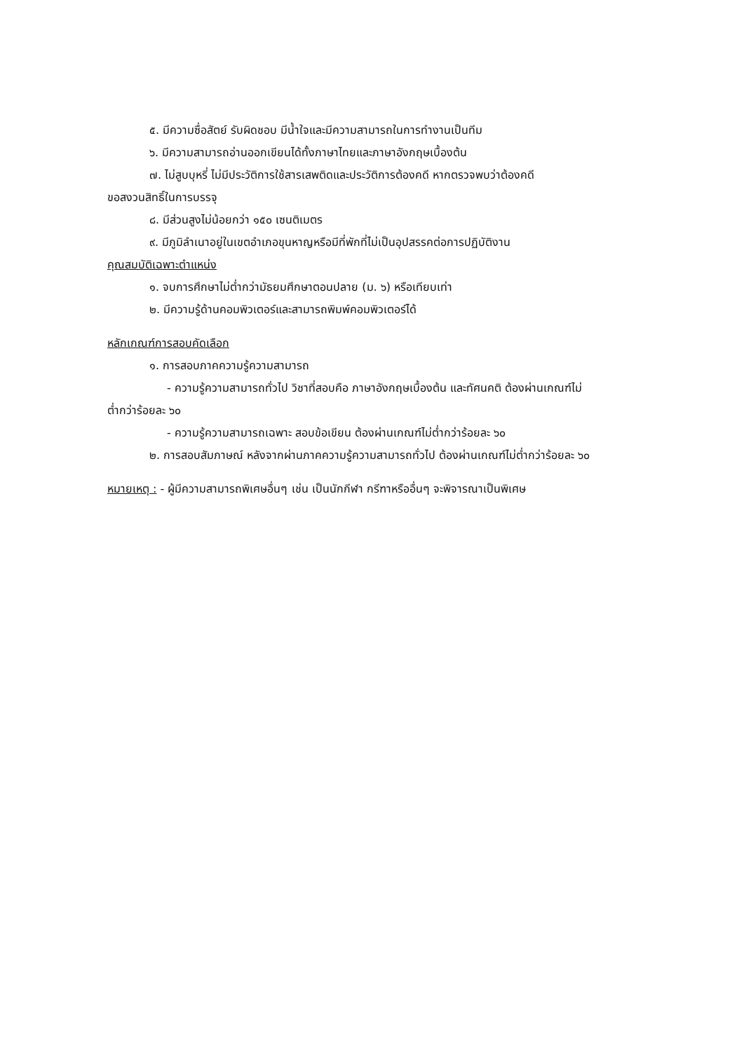๕. มีความซื่อสัตย์ รับผิดชอบ มีน้ำใจและมีความสามารถในการทำงานเป็นทีม
๖. มีความสามารถอ่านออกเขียนได้ทั้งภาษาไทยและภาษาอังกฤษเบื้องต้น
๗. ไม่สูบบุหรี่ ไม่มีประวัติการใช้สารเสพติดและประวัติการต้องคดี หากตรวจพบว่าต้องคดี
ขอสงวนสิทธิ์ในการบรรจุ
๘. มีส่วนสูงไม่น้อยกว่า ๑๕๐ เซนติเมตร
๙. มีภูมิลำเนาอยู่ในเขตอำเภอขุนหาญหรือมีที่พักที่ไม่เป็นอุปสรรคต่อการปฏิบัติงาน
คุณสมบัติเฉพาะตำแหน่ง
๑. จบการศึกษาไม่ต่ำกว่ามัธยมศึกษาตอนปลาย (ม. ๖) หรือเทียบเท่า
๒. มีความรู้ด้านคอมพิวเตอร์และสามารถพิมพ์คอมพิวเตอร์ได้
หลักเกณฑ์การสอบคัดเลือก
๑. การสอบภาคความรู้ความสามารถ
- ความรู้ความสามารถทั่วไป วิชาที่สอบคือ ภาษาอังกฤษเบื้องต้น และทัศนคติ ต้องผ่านเกณฑ์ไม่
ต่ำกว่าร้อยละ ๖๐
- ความรู้ความสามารถเฉพาะ สอบข้อเขียน ต้องผ่านเกณฑ์ไม่ต่ำกว่าร้อยละ ๖๐
๒. การสอบสัมภาษณ์ หลังจากผ่านภาคความรู้ความสามารถทั่วไป ต้องผ่านเกณฑ์ไม่ต่ำกว่าร้อยละ ๖๐
หมายเหตุ : - ผู้มีความสามารถพิเศษอื่นๆ เช่น เป็นนักกีฬา กรีฑาหรืออื่นๆ จะพิจารณาเป็นพิเศษ